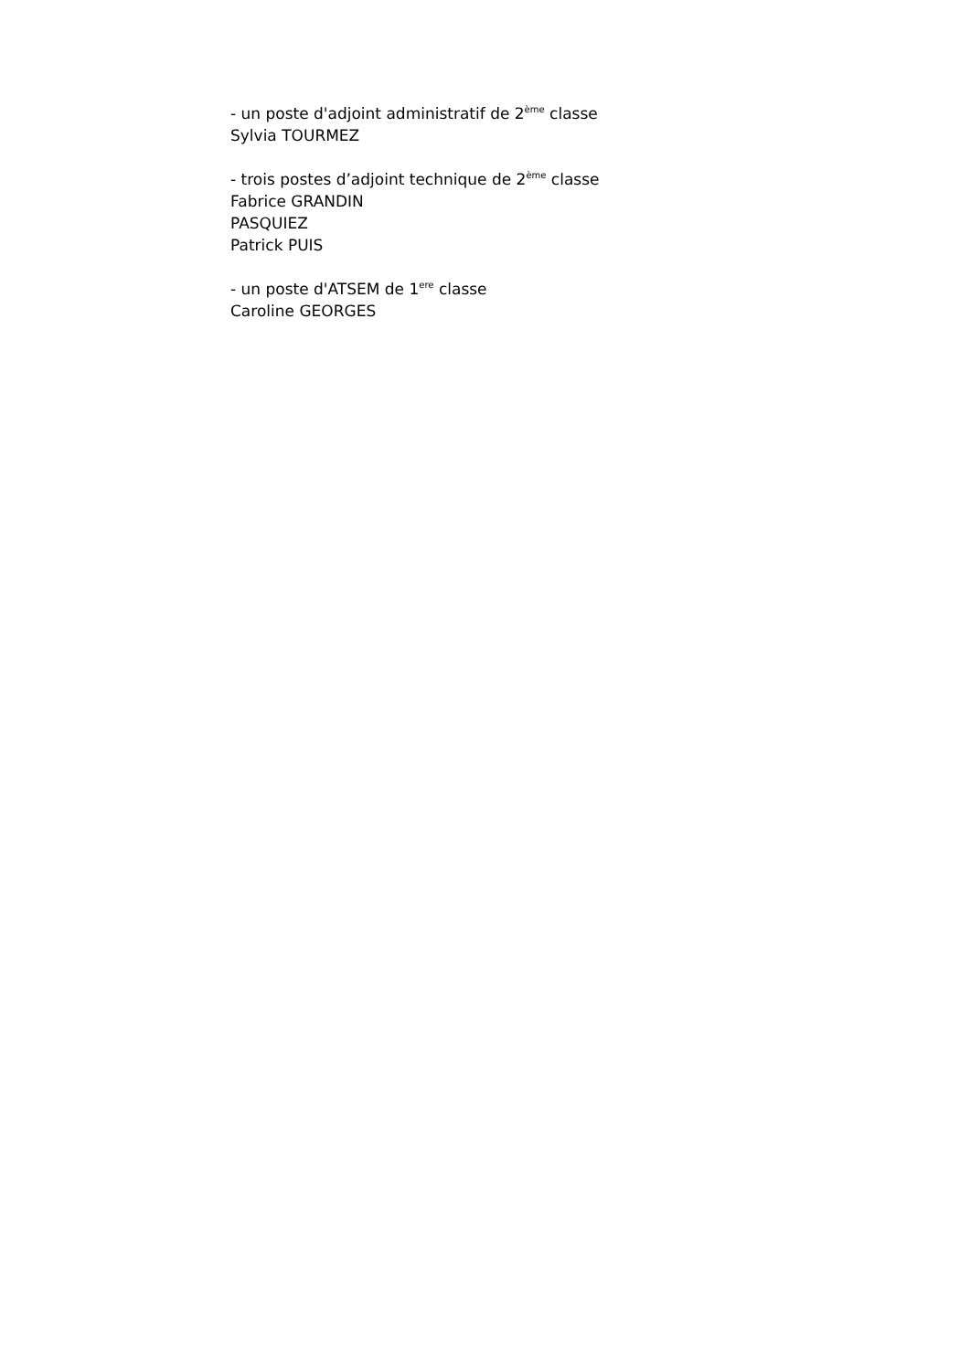- un poste d'adjoint administratif de 2<sup>ème</sup> classe
Sylvia TOURMEZ
- trois postes d’adjoint technique de 2<sup>ème</sup> classe
Fabrice GRANDIN
PASQUIEZ
Patrick PUIS
- un poste d'ATSEM de 1<sup>ere</sup> classe
Caroline GEORGES